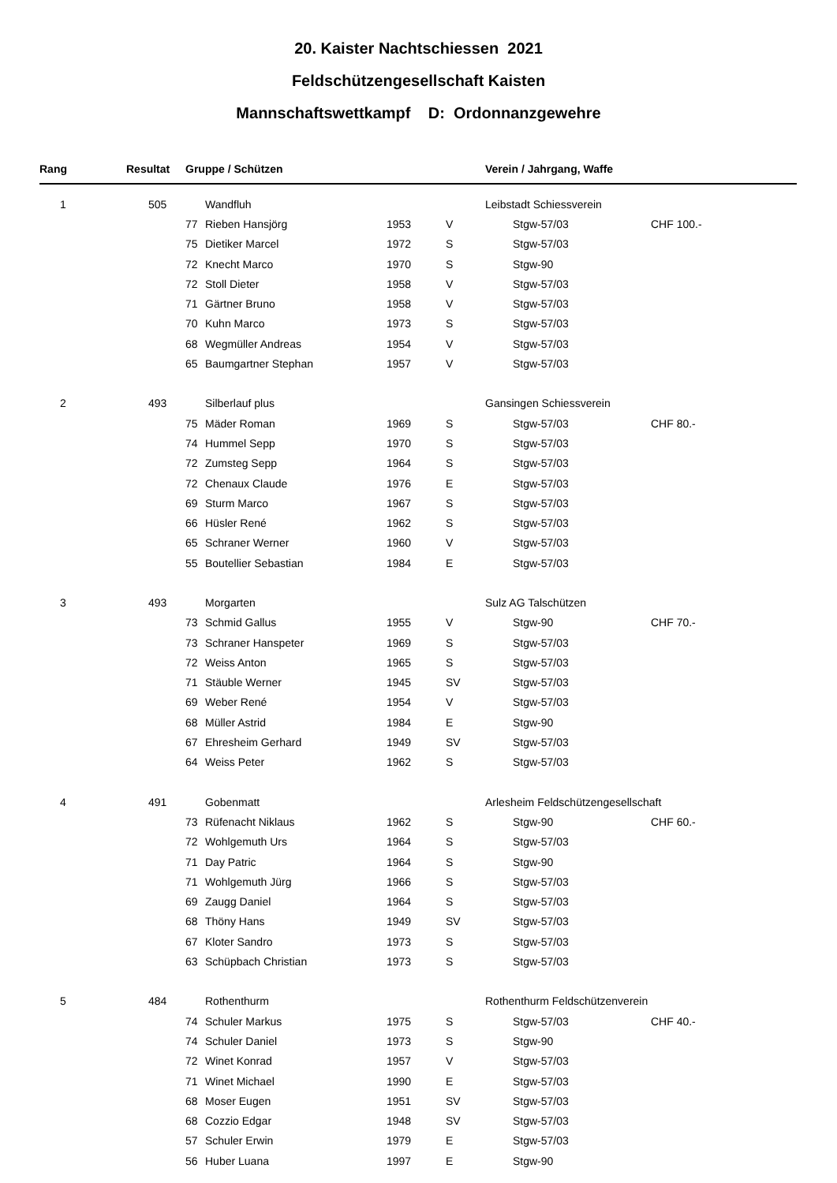20. Kaister Nachtschiessen 2021
Feldschützengesellschaft Kaisten
Mannschaftswettkampf D: Ordonnanzgewehre
| Rang | Resultat | | Gruppe / Schützen | | | Verein / Jahrgang, Waffe | | |
| --- | --- | --- | --- | --- | --- | --- | --- | --- |
| 1 | 505 | | Wandfluh | | | Leibstadt Schiessverein | | |
| | | | 77 | Rieben Hansjörg | 1953 | V | Stgw-57/03 | CHF 100.- |
| | | | 75 | Dietiker Marcel | 1972 | S | Stgw-57/03 | |
| | | | 72 | Knecht Marco | 1970 | S | Stgw-90 | |
| | | | 72 | Stoll Dieter | 1958 | V | Stgw-57/03 | |
| | | | 71 | Gärtner Bruno | 1958 | V | Stgw-57/03 | |
| | | | 70 | Kuhn Marco | 1973 | S | Stgw-57/03 | |
| | | | 68 | Wegmüller Andreas | 1954 | V | Stgw-57/03 | |
| | | | 65 | Baumgartner Stephan | 1957 | V | Stgw-57/03 | |
| 2 | 493 | | Silberlauf plus | | | Gansingen Schiessverein | | |
| | | | 75 | Mäder Roman | 1969 | S | Stgw-57/03 | CHF 80.- |
| | | | 74 | Hummel Sepp | 1970 | S | Stgw-57/03 | |
| | | | 72 | Zumsteg Sepp | 1964 | S | Stgw-57/03 | |
| | | | 72 | Chenaux Claude | 1976 | E | Stgw-57/03 | |
| | | | 69 | Sturm Marco | 1967 | S | Stgw-57/03 | |
| | | | 66 | Hüsler René | 1962 | S | Stgw-57/03 | |
| | | | 65 | Schraner Werner | 1960 | V | Stgw-57/03 | |
| | | | 55 | Boutellier Sebastian | 1984 | E | Stgw-57/03 | |
| 3 | 493 | | Morgarten | | | Sulz AG Talschützen | | |
| | | | 73 | Schmid Gallus | 1955 | V | Stgw-90 | CHF 70.- |
| | | | 73 | Schraner Hanspeter | 1969 | S | Stgw-57/03 | |
| | | | 72 | Weiss Anton | 1965 | S | Stgw-57/03 | |
| | | | 71 | Stäuble Werner | 1945 | SV | Stgw-57/03 | |
| | | | 69 | Weber René | 1954 | V | Stgw-57/03 | |
| | | | 68 | Müller Astrid | 1984 | E | Stgw-90 | |
| | | | 67 | Ehresheim Gerhard | 1949 | SV | Stgw-57/03 | |
| | | | 64 | Weiss Peter | 1962 | S | Stgw-57/03 | |
| 4 | 491 | | Gobenmatt | | | Arlesheim Feldschützengesellschaft | | |
| | | | 73 | Rüfenacht Niklaus | 1962 | S | Stgw-90 | CHF 60.- |
| | | | 72 | Wohlgemuth Urs | 1964 | S | Stgw-57/03 | |
| | | | 71 | Day Patric | 1964 | S | Stgw-90 | |
| | | | 71 | Wohlgemuth Jürg | 1966 | S | Stgw-57/03 | |
| | | | 69 | Zaugg Daniel | 1964 | S | Stgw-57/03 | |
| | | | 68 | Thöny Hans | 1949 | SV | Stgw-57/03 | |
| | | | 67 | Kloter Sandro | 1973 | S | Stgw-57/03 | |
| | | | 63 | Schüpbach Christian | 1973 | S | Stgw-57/03 | |
| 5 | 484 | | Rothenthurm | | | Rothenthurm Feldschützenverein | | |
| | | | 74 | Schuler Markus | 1975 | S | Stgw-57/03 | CHF 40.- |
| | | | 74 | Schuler Daniel | 1973 | S | Stgw-90 | |
| | | | 72 | Winet Konrad | 1957 | V | Stgw-57/03 | |
| | | | 71 | Winet Michael | 1990 | E | Stgw-57/03 | |
| | | | 68 | Moser Eugen | 1951 | SV | Stgw-57/03 | |
| | | | 68 | Cozzio Edgar | 1948 | SV | Stgw-57/03 | |
| | | | 57 | Schuler Erwin | 1979 | E | Stgw-57/03 | |
| | | | 56 | Huber Luana | 1997 | E | Stgw-90 | |